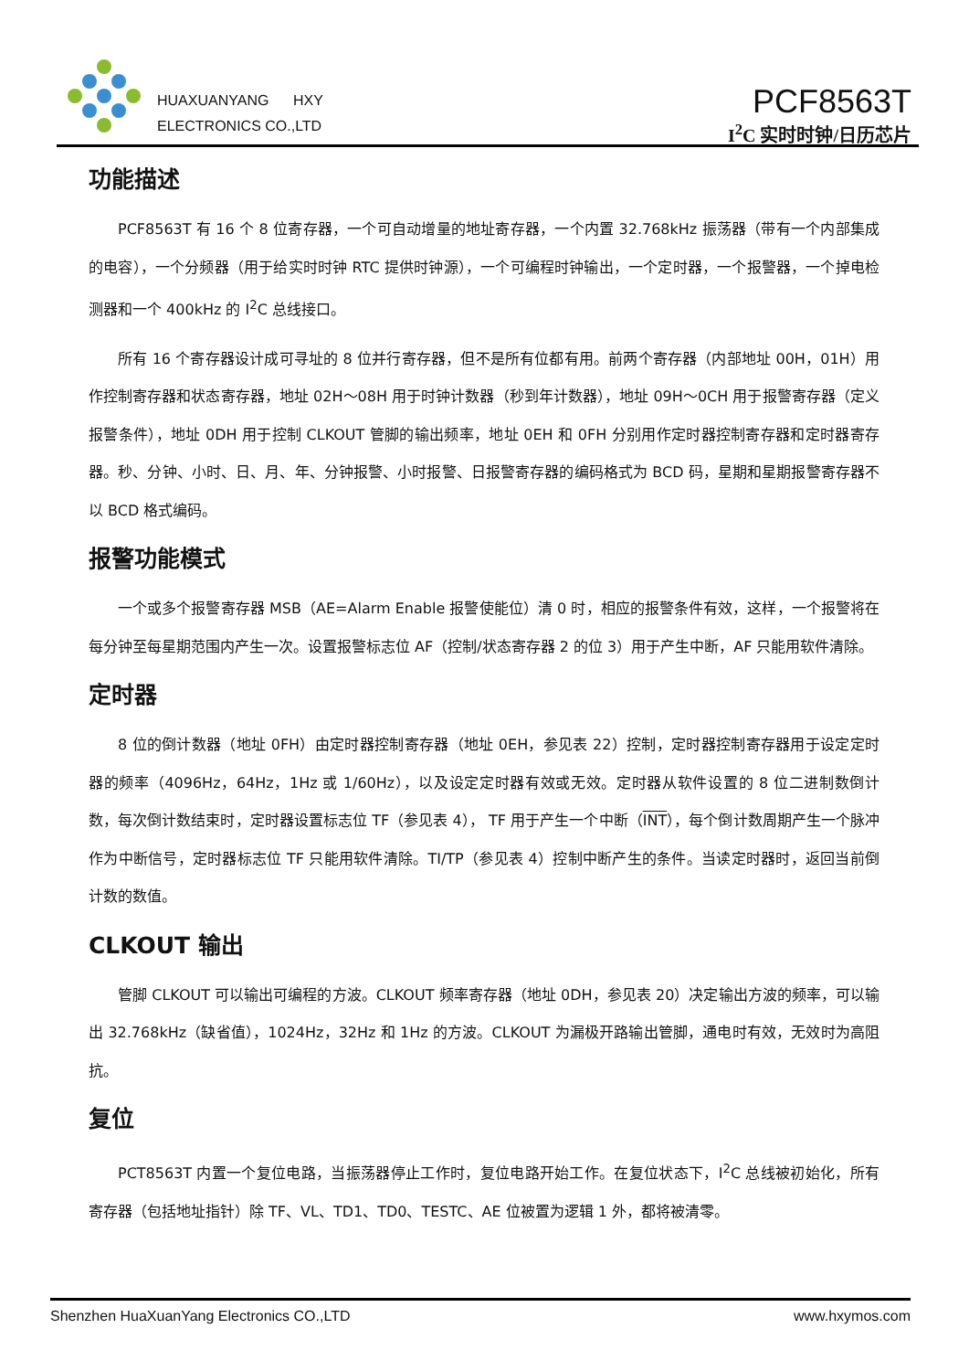HUAXUANYANG HXY
ELECTRONICS CO.,LTD
PCF8563T
I<sup>2</sup>C 实时时钟/日历芯片
功能描述
PCF8563T 有 16 个 8 位寄存器，一个可自动增量的地址寄存器，一个内置 32.768kHz 振荡器（带有一个内部集成的电容），一个分频器（用于给实时时钟 RTC 提供时钟源），一个可编程时钟输出，一个定时器，一个报警器，一个掉电检测器和一个 400kHz 的 I<sup>2</sup>C 总线接口。
所有 16 个寄存器设计成可寻址的 8 位并行寄存器，但不是所有位都有用。前两个寄存器（内部地址 00H，01H）用作控制寄存器和状态寄存器，地址 02H～08H 用于时钟计数器（秒到年计数器），地址 09H～0CH 用于报警寄存器（定义报警条件），地址 0DH 用于控制 CLKOUT 管脚的输出频率，地址 0EH 和 0FH 分别用作定时器控制寄存器和定时器寄存器。秒、分钟、小时、日、月、年、分钟报警、小时报警、日报警寄存器的编码格式为 BCD 码，星期和星期报警寄存器不以 BCD 格式编码。
报警功能模式
一个或多个报警寄存器 MSB（AE=Alarm Enable 报警使能位）清 0 时，相应的报警条件有效，这样，一个报警将在每分钟至每星期范围内产生一次。设置报警标志位 AF（控制/状态寄存器 2 的位 3）用于产生中断，AF 只能用软件清除。
定时器
8 位的倒计数器（地址 0FH）由定时器控制寄存器（地址 0EH，参见表 22）控制，定时器控制寄存器用于设定定时器的频率（4096Hz，64Hz，1Hz 或 1/60Hz），以及设定定时器有效或无效。定时器从软件设置的 8 位二进制数倒计数，每次倒计数结束时，定时器设置标志位 TF（参见表 4）， TF 用于产生一个中断（INT），每个倒计数周期产生一个脉冲作为中断信号，定时器标志位 TF 只能用软件清除。TI/TP（参见表 4）控制中断产生的条件。当读定时器时，返回当前倒计数的数值。
CLKOUT 输出
管脚 CLKOUT 可以输出可编程的方波。CLKOUT 频率寄存器（地址 0DH，参见表 20）决定输出方波的频率，可以输出 32.768kHz（缺省值），1024Hz，32Hz 和 1Hz 的方波。CLKOUT 为漏极开路输出管脚，通电时有效，无效时为高阻抗。
复位
PCT8563T 内置一个复位电路，当振荡器停止工作时，复位电路开始工作。在复位状态下，I<sup>2</sup>C 总线被初始化，所有寄存器（包括地址指针）除 TF、VL、TD1、TD0、TESTC、AE 位被置为逻辑 1 外，都将被清零。
Shenzhen HuaXuanYang Electronics CO.,LTD www.hxymos.com